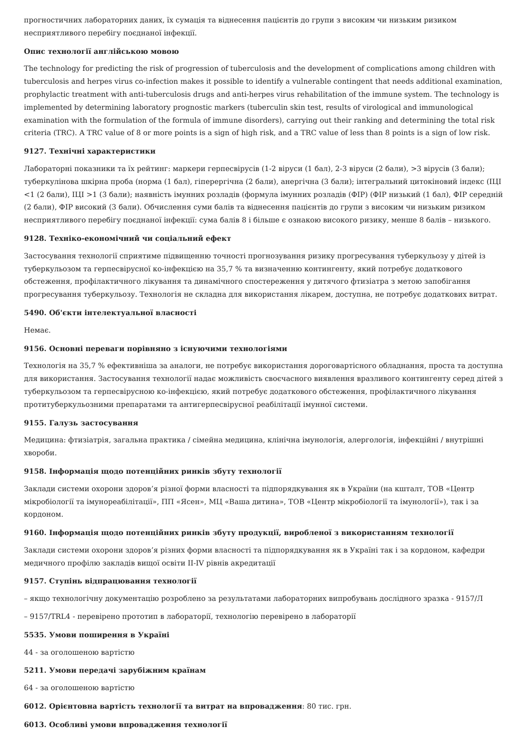прогностичних лабораторних даних, їх сумація та віднесення пацієнтів до групи з високим чи низьким ризиком несприятливого перебігу поєднаної інфекції.
Опис технології англійською мовою
The technology for predicting the risk of progression of tuberculosis and the development of complications among children with tuberculosis and herpes virus co-infection makes it possible to identify a vulnerable contingent that needs additional examination, prophylactic treatment with anti-tuberculosis drugs and anti-herpes virus rehabilitation of the immune system. The technology is implemented by determining laboratory prognostic markers (tuberculin skin test, results of virological and immunological examination with the formulation of the formula of immune disorders), carrying out their ranking and determining the total risk criteria (TRC). A TRC value of 8 or more points is a sign of high risk, and a TRC value of less than 8 points is a sign of low risk.
9127. Технічні характеристики
Лабораторні показники та їх рейтинг: маркери герпесвірусів (1-2 віруси (1 бал), 2-3 віруси (2 бали), >3 вірусів (3 бали); туберкулінова шкірна проба (норма (1 бал), гіперергічна (2 бали), анергічна (3 бали); інтегральний цитокіновий індекс (ІЦІ <1 (2 бали), ІЦІ >1 (3 бали); наявність імунних розладів (формула імунних розладів (ФІР) (ФІР низький (1 бал), ФІР середній (2 бали), ФІР високий (3 бали). Обчислення суми балів та віднесення пацієнтів до групи з високим чи низьким ризиком несприятливого перебігу поєднаної інфекції: сума балів 8 і більше є ознакою високого ризику, менше 8 балів – низького.
9128. Техніко-економічний чи соціальний ефект
Застосування технології сприятиме підвищенню точності прогнозування ризику прогресування туберкульозу у дітей із туберкульозом та герпесвірусної ко-інфекцією на 35,7 % та визначенню контингенту, який потребує додаткового обстеження, профілактичного лікування та динамічного спостереження у дитячого фтизіатра з метою запобігання прогресування туберкульозу. Технологія не складна для використання лікарем, доступна, не потребує додаткових витрат.
5490. Об'єкти інтелектуальної власності
Немає.
9156. Основні переваги порівняно з існуючими технологіями
Технологія на 35,7 % ефективніша за аналоги, не потребує використання дороговартісного обладнання, проста та доступна для використання. Застосування технології надає можливість своєчасного виявлення вразливого контингенту серед дітей з туберкульозом та герпесвірусною ко-інфекцією, який потребує додаткового обстеження, профілактичного лікування протитуберкульозними препаратами та антигерпесвірусної реабілітації імунної системи.
9155. Галузь застосування
Медицина: фтизіатрія, загальна практика / сімейна медицина, клінічна імунологія, алергологія, інфекційні / внутрішні хвороби.
9158. Інформація щодо потенційних ринків збуту технології
Заклади системи охорони здоров’я різної форми власності та підпорядкування як в України (на кшталт, ТОВ «Центр мікробіології та імунореабілітації», ПП «Ясен», МЦ «Ваша дитина», ТОВ «Центр мікробіології та імунології»), так і за кордоном.
9160. Інформація щодо потенційних ринків збуту продукції, виробленої з використанням технології
Заклади системи охорони здоров’я різних форми власності та підпорядкування як в Україні так і за кордоном, кафедри медичного профілю закладів вищої освіти ІІ-ІV рівнів акредитації
9157. Ступінь відпрацювання технології
– якщо технологічну документацію розроблено за результатами лабораторних випробувань дослідного зразка - 9157/Л
– 9157/TRL4 - перевірено прототип в лабораторії, технологію перевірено в лабораторії
5535. Умови поширення в Україні
44 - за оголошеною вартістю
5211. Умови передачі зарубіжним країнам
64 - за оголошеною вартістю
6012. Орієнтовна вартість технології та витрат на впровадження: 80 тис. грн.
6013. Особливі умови впровадження технології